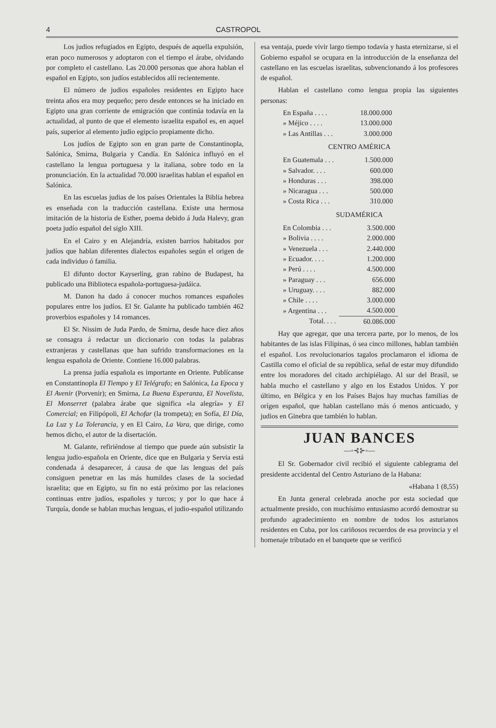4 CASTROPOL
Los judios refugiados en Egipto, después de aquella expulsión, eran poco numerosos y adoptaron con el tiempo el árabe, olvidando por completo el castellano. Las 20.000 personas que ahora hablan el español en Egipto, son judíos establecidos allí recientemente.
El número de judios españoles residentes en Egipto hace treinta años era muy pequeño; pero desde entonces se ha iniciado en Egipto una gran corriente de emigración que continúa todavía en la actualidad, al punto de que el elemento israelita español es, en aquel país, superior al elemento judio egipcio propiamente dicho.
Los judíos de Egipto son en gran parte de Constantinopla, Salónica, Smirna, Bulgaria y Candía. En Salónica influyó en el castellano la lengua portuguesa y la italiana, sobre todo en la pronunciación. En la actualidad 70.000 israelitas hablan el español en Salónica.
En las escuelas judias de los países Orientales la Biblia hebrea es enseñada con la traducción castellana. Existe una hermosa imitación de la historia de Esther, poema debido á Juda Halevy, gran poeta judío español del siglo XIII.
En el Cairo y en Alejandría, existen barrios habitados por judíos que hablan diferentes dialectos españoles según el origen de cada individuo ó familia.
El difunto doctor Kayserling, gran rabino de Budapest, ha publicado una Biblioteca española-portuguesa-judáica.
M. Danon ha dado á conocer muchos romances españoles populares entre los judíos. El Sr. Galante ha publicado también 462 proverbios españoles y 14 romances.
El Sr. Nissim de Juda Pardo, de Smirna, desde hace diez años se consagra á redactar un diccionario con todas la palabras extranjeras y castellanas que han sufrido transformaciones en la lengua española de Oriente. Contiene 16.000 palabras.
La prensa judía española es importante en Oriente. Publícanse en Constantinopla El Tiempo y El Telégrafo; en Salónica, La Epoca y El Avenir (Porvenir); en Smirna, La Buena Esperanza, El Novelista, El Monserret (palabra árabe que significa «la alegría» y El Comercial; en Filipópoli, El Achofar (la trompeta); en Sofía, El Día, La Luz y La Tolerancia, y en El Cairo, La Vara, que dirige, como hemos dicho, el autor de la disertación.
M. Galante, refiriéndose al tiempo que puede aún subsistir la lengua judio-española en Oriente, dice que en Bulgaria y Servia está condenada á desaparecer, á causa de que las lenguas del país consiguen penetrar en las más humildes clases de la sociedad israelita; que en Egipto, su fin no está próximo por las relaciones continuas entre judíos, españoles y turcos; y por lo que hace á Turquía, donde se hablan muchas lenguas, el judio-español utilizando
esa ventaja, puede vivir largo tiempo todavía y hasta eternizarse, si el Gobierno español se ocupara en la introducción de la enseñanza del castellano en las escuelas israelitas, subvencionando á los profesores de español.
Hablan el castellano como lengua propia las siguientes personas:
| En España . . . . | 18.000.000 |
| » Méjico . . . . | 13.000.000 |
| » Las Antillas . . . | 3.000.000 |
CENTRO AMÉRICA
| En Guatemala . . . | 1.500.000 |
| » Salvador. . . . | 600.000 |
| » Honduras . . . | 398.000 |
| » Nicaragua . . . | 500.000 |
| » Costa Rica . . . | 310.000 |
SUDAMÉRICA
| En Colombia . . . | 3.500.000 |
| » Bolivia . . . . | 2.000.000 |
| » Venezuela . . . | 2.440.000 |
| » Ecuador. . . . | 1.200.000 |
| » Perú . . . . | 4.500.000 |
| » Paraguay . . . | 656.000 |
| » Uruguay. . . . | 882.000 |
| » Chile . . . . | 3.000.000 |
| » Argentina . . . | 4.500.000 |
| Total. . . . | 60.086.000 |
Hay que agregar, que una tercera parte, por lo menos, de los habitantes de las islas Filipinas, ó sea cinco millones, hablan también el español. Los revolucionarios tagalos proclamaron el idioma de Castilla como el oficial de su república, señal de estar muy difundido entre los moradores del citado archipiélago. Al sur del Brasil, se habla mucho el castellano y algo en los Estados Unidos. Y por último, en Bélgica y en los Países Bajos hay muchas familias de orígen español, que hablan castellano más ó menos anticuado, y judios en Ginebra que también lo hablan.
JUAN BANCES
—◦⊰⊱◦—
El Sr. Gobernador civil recibió el siguiente cablegrama del presidente accidental del Centro Asturiano de la Habana:
«Habana 1 (8,55)
En Junta general celebrada anoche por esta sociedad que actualmente presido, con muchísimo entusiasmo acordó demostrar su profundo agradecimiento en nombre de todos los asturianos residentes en Cuba, por los cariñosos recuerdos de esa provincia y el homenaje tributado en el banquete que se verificó